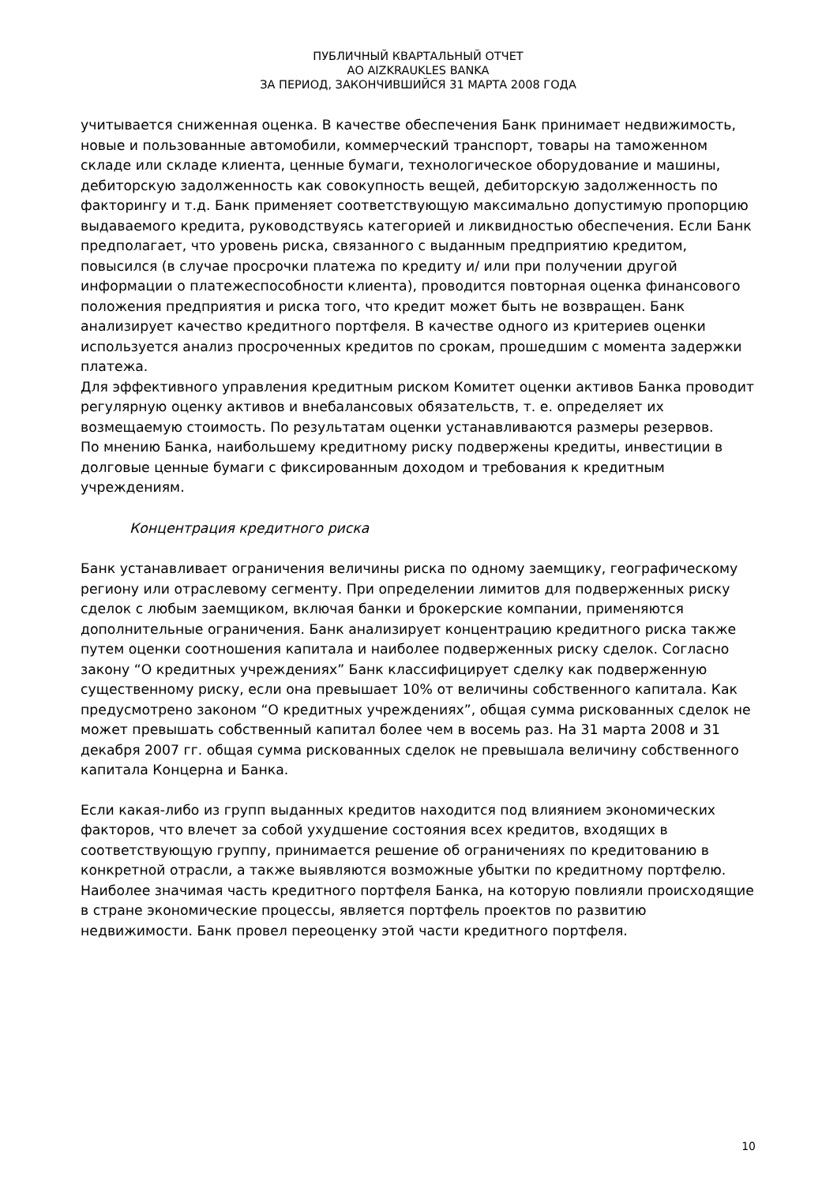ПУБЛИЧНЫЙ КВАРТАЛЬНЫЙ ОТЧЕТ
АО AIZKRAUKLES BANKA
ЗА ПЕРИОД, ЗАКОНЧИВШИЙСЯ 31 МАРТА 2008 ГОДА
учитывается сниженная оценка. В качестве обеспечения Банк принимает недвижимость, новые и пользованные автомобили, коммерческий транспорт, товары на таможенном складе или складе клиента, ценные бумаги, технологическое оборудование и машины, дебиторскую задолженность как совокупность вещей, дебиторскую задолженность по факторингу и т.д. Банк применяет соответствующую максимально допустимую пропорцию выдаваемого кредита, руководствуясь категорией и ликвидностью обеспечения. Если Банк предполагает, что уровень риска, связанного с выданным предприятию кредитом, повысился (в случае просрочки платежа по кредиту и/ или при получении другой информации о платежеспособности клиента), проводится повторная оценка финансового положения предприятия и риска того, что кредит может быть не возвращен. Банк анализирует качество кредитного портфеля. В качестве одного из критериев оценки используется анализ просроченных кредитов по срокам, прошедшим с момента задержки платежа.
Для эффективного управления кредитным риском Комитет оценки активов Банка проводит регулярную оценку активов и внебалансовых обязательств, т. е. определяет их возмещаемую стоимость. По результатам оценки устанавливаются размеры резервов.
По мнению Банка, наибольшему кредитному риску подвержены кредиты, инвестиции в долговые ценные бумаги с фиксированным доходом и требования к кредитным учреждениям.
Концентрация кредитного риска
Банк устанавливает ограничения величины риска по одному заемщику, географическому региону или отраслевому сегменту. При определении лимитов для подверженных риску сделок с любым заемщиком, включая банки и брокерские компании, применяются дополнительные ограничения. Банк анализирует концентрацию кредитного риска также путем оценки соотношения капитала и наиболее подверженных риску сделок. Согласно закону “О кредитных учреждениях” Банк классифицирует сделку как подверженную существенному риску, если она превышает 10% от величины собственного капитала. Как предусмотрено законом “О кредитных учреждениях”, общая сумма рискованных сделок не может превышать собственный капитал более чем в восемь раз. На 31 марта 2008 и 31 декабря 2007 гг. общая сумма рискованных сделок не превышала величину собственного капитала Концерна и Банка.
Если какая-либо из групп выданных кредитов находится под влиянием экономических факторов, что влечет за собой ухудшение состояния всех кредитов, входящих в соответствующую группу, принимается решение об ограничениях по кредитованию в конкретной отрасли, а также выявляются возможные убытки по кредитному портфелю. Наиболее значимая часть кредитного портфеля Банка, на которую повлияли происходящие в стране экономические процессы, является портфель проектов по развитию недвижимости. Банк провел переоценку этой части кредитного портфеля.
10